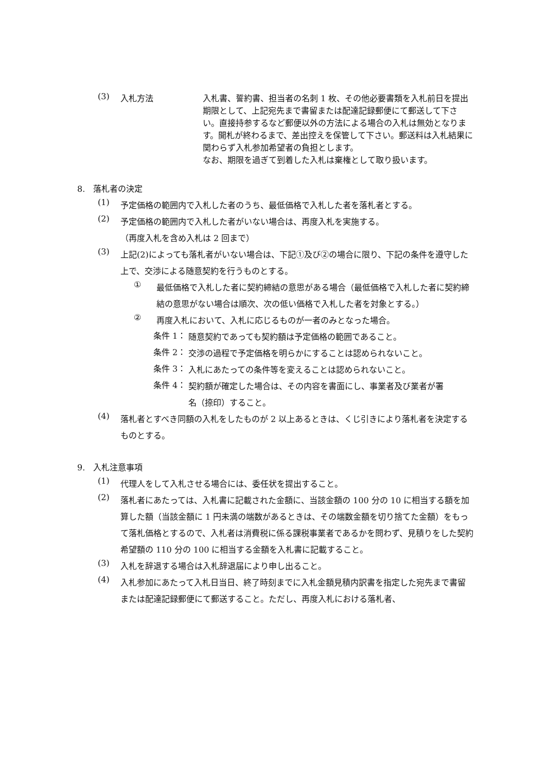(3) 入札方法 入札書、誓約書、担当者の名刺 1 枚、その他必要書類を入札前日を提出期限として、上記宛先まで書留または配達記録郵便にて郵送して下さい。直接持参するなど郵便以外の方法による場合の入札は無効となります。開札が終わるまで、差出控えを保管して下さい。郵送料は入札結果に関わらず入札参加希望者の負担とします。
なお、期限を過ぎて到着した入札は棄権として取り扱います。
8.　落札者の決定
(1)
予定価格の範囲内で入札した者のうち、最低価格で入札した者を落札者とする。
(2)
予定価格の範囲内で入札した者がいない場合は、再度入札を実施する。
（再度入札を含め入札は 2 回まで）
(3)
上記(2)によっても落札者がいない場合は、下記①及び②の場合に限り、下記の条件を遵守した上で、交渉による随意契約を行うものとする。
①
最低価格で入札した者に契約締結の意思がある場合（最低価格で入札した者に契約締結の意思がない場合は順次、次の低い価格で入札した者を対象とする。）
②
再度入札において、入札に応じるものが一者のみとなった場合。
条件 1：
随意契約であっても契約額は予定価格の範囲であること。
条件 2：
交渉の過程で予定価格を明らかにすることは認められないこと。
条件 3：
入札にあたっての条件等を変えることは認められないこと。
条件 4：
契約額が確定した場合は、その内容を書面にし、事業者及び業者が署名（捺印）すること。
(4)
落札者とすべき同額の入札をしたものが 2 以上あるときは、くじ引きにより落札者を決定するものとする。
9.　入札注意事項
(1)
代理人をして入札させる場合には、委任状を提出すること。
(2)
落札者にあたっては、入札書に記載された金額に、当該金額の 100 分の 10 に相当する額を加算した額（当該金額に 1 円未満の端数があるときは、その端数金額を切り捨てた金額）をもって落札価格とするので、入札者は消費税に係る課税事業者であるかを問わず、見積りをした契約希望額の 110 分の 100 に相当する金額を入札書に記載すること。
(3)
入札を辞退する場合は入札辞退届により申し出ること。
(4)
入札参加にあたって入札日当日、終了時刻までに入札金額見積内訳書を指定した宛先まで書留または配達記録郵便にて郵送すること。ただし、再度入札における落札者、